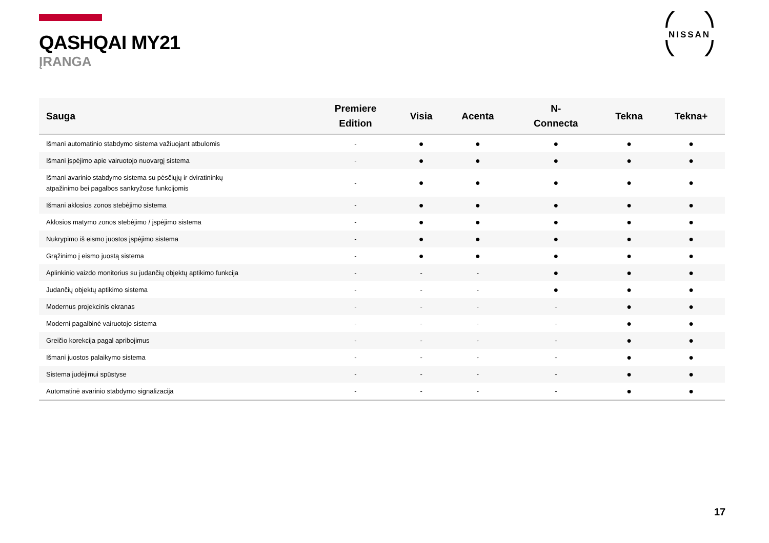NISSAN
QASHQAI MY21
ĮRANGA
| Sauga | Premiere Edition | Visia | Acenta | N- Connecta | Tekna | Tekna+ |
| --- | --- | --- | --- | --- | --- | --- |
| Išmani automatinio stabdymo sistema važiuojant atbulomis | - | ● | ● | ● | ● | ● |
| Išmani įspėjimo apie vairuotojo nuovargį sistema | - | ● | ● | ● | ● | ● |
| Išmani avarinio stabdymo sistema su pėsčiųjų ir dviratininkų atpažinimo bei pagalbos sankryžose funkcijomis | - | ● | ● | ● | ● | ● |
| Išmani aklosios zonos stebėjimo sistema | - | ● | ● | ● | ● | ● |
| Aklosios matymo zonos stebėjimo / įspėjimo sistema | - | ● | ● | ● | ● | ● |
| Nukrypimo iš eismo juostos įspėjimo sistema | - | ● | ● | ● | ● | ● |
| Grąžinimo į eismo juostą sistema | - | ● | ● | ● | ● | ● |
| Aplinkinio vaizdo monitorius su judančių objektų aptikimo funkcija | - | - | - | ● | ● | ● |
| Judančių objektų aptikimo sistema | - | - | - | ● | ● | ● |
| Modernus projekcinis ekranas | - | - | - | - | ● | ● |
| Moderni pagalbinė vairuotojo sistema | - | - | - | - | ● | ● |
| Greičio korekcija pagal apribojimus | - | - | - | - | ● | ● |
| Išmani juostos palaikymo sistema | - | - | - | - | ● | ● |
| Sistema judėjimui spūstyse | - | - | - | - | ● | ● |
| Automatinė avarinio stabdymo signalizacija | - | - | - | - | ● | ● |
17